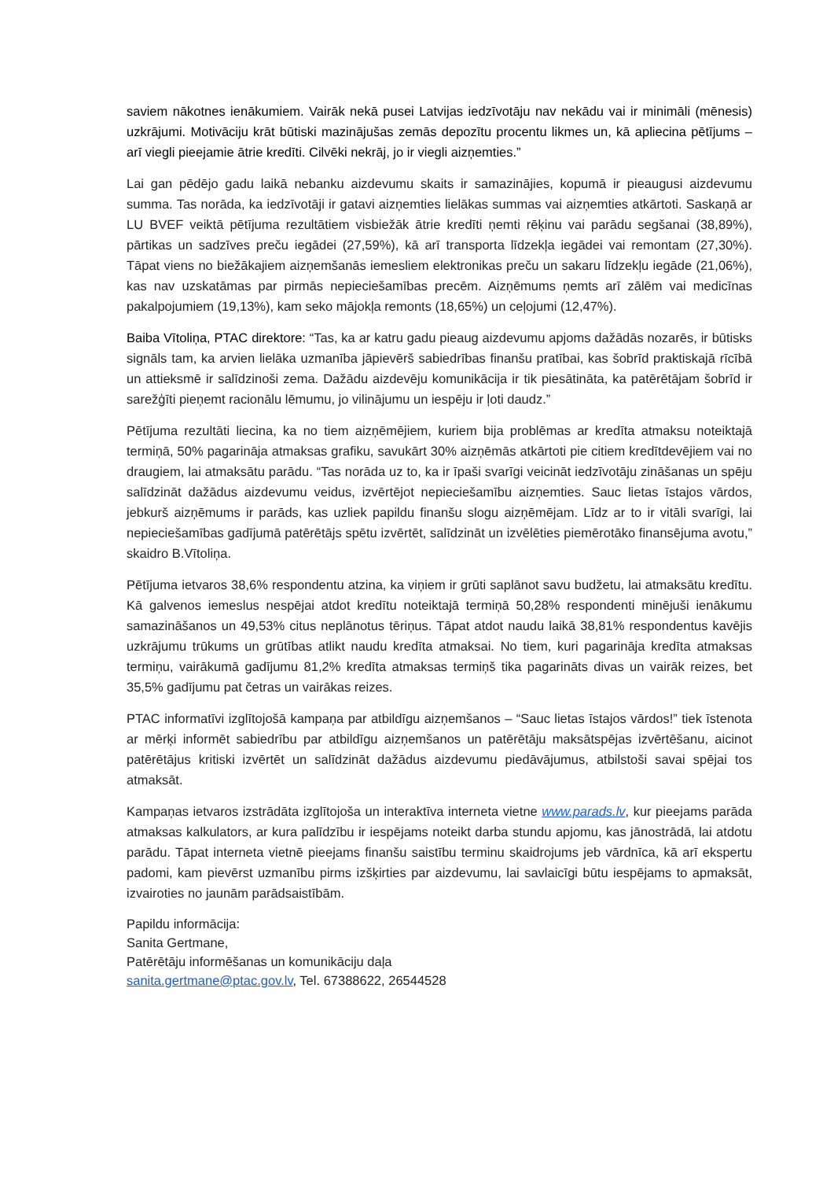saviem nākotnes ienākumiem. Vairāk nekā pusei Latvijas iedzīvotāju nav nekādu vai ir minimāli (mēnesis) uzkrājumi. Motivāciju krāt būtiski mazinājušas zemās depozītu procentu likmes un, kā apliecina pētījums – arī viegli pieejamie ātrie kredīti. Cilvēki nekrāj, jo ir viegli aizņemties.”
Lai gan pēdējo gadu laikā nebanku aizdevumu skaits ir samazinājies, kopumā ir pieaugusi aizdevumu summa. Tas norāda, ka iedzīvotāji ir gatavi aizņemties lielākas summas vai aizņemties atkārtoti. Saskaņā ar LU BVEF veiktā pētījuma rezultātiem visbiežāk ātrie kredīti ņemti rēķinu vai parādu segšanai (38,89%), pārtikas un sadzīves preču iegādei (27,59%), kā arī transporta līdzekļa iegādei vai remontam (27,30%). Tāpat viens no biežākajiem aizņemšanās iemesliem elektronikas preču un sakaru līdzekļu iegāde (21,06%), kas nav uzskatāmas par pirmās nepieciešamības precēm. Aizņēmums ņemts arī zālēm vai medicīnas pakalpojumiem (19,13%), kam seko mājokļa remonts (18,65%) un ceļojumi (12,47%).
Baiba Vītoliņa, PTAC direktore: “Tas, ka ar katru gadu pieaug aizdevumu apjoms dažādās nozarēs, ir būtisks signāls tam, ka arvien lielāka uzmanība jāpievērš sabiedrības finanšu pratībai, kas šobrīd praktiskajā rīcībā un attieksmē ir salīdzinoši zema. Dažādu aizdevēju komunikācija ir tik piesātināta, ka patērētājam šobrīd ir sarežģīti pieņemt racionālu lēmumu, jo vilinājumu un iespēju ir ļoti daudz.”
Pētījuma rezultāti liecina, ka no tiem aizņēmējiem, kuriem bija problēmas ar kredīta atmaksu noteiktajā termiņā, 50% pagarināja atmaksas grafiku, savukārt 30% aizņēmās atkārtoti pie citiem kredītdevējiem vai no draugiem, lai atmaksātu parādu. “Tas norāda uz to, ka ir īpaši svarīgi veicināt iedzīvotāju zināšanas un spēju salīdzināt dažādus aizdevumu veidus, izvērtējot nepieciešamību aizņemties. Sauc lietas īstajos vārdos, jebkurš aizņēmums ir parāds, kas uzliek papildu finanšu slogu aizņēmējam. Līdz ar to ir vitāli svarīgi, lai nepieciešamības gadījumā patērētājs spētu izvērtēt, salīdzināt un izvēlēties piemērotāko finansējuma avotu,” skaidro B.Vītoliņa.
Pētījuma ietvaros 38,6% respondentu atzina, ka viņiem ir grūti saplānot savu budžetu, lai atmaksātu kredītu. Kā galvenos iemeslus nespējai atdot kredītu noteiktajā termiņā 50,28% respondenti minējuši ienākumu samazināšanos un 49,53% citus neplānotus tēriņus. Tāpat atdot naudu laikā 38,81% respondentus kavējis uzkrājumu trūkums un grūtības atlikt naudu kredīta atmaksai. No tiem, kuri pagarināja kredīta atmaksas termiņu, vairākumā gadījumu 81,2% kredīta atmaksas termiņš tika pagarināts divas un vairāk reizes, bet 35,5% gadījumu pat četras un vairākas reizes.
PTAC informatīvi izglītojošā kampaņa par atbildīgu aizņemšanos – “Sauc lietas īstajos vārdos!” tiek īstenota ar mērķi informēt sabiedrību par atbildīgu aizņemšanos un patērētāju maksātspējas izvērtēšanu, aicinot patērētājus kritiski izvērtēt un salīdzināt dažādus aizdevumu piedāvājumus, atbilstoši savai spējai tos atmaksāt.
Kampaņas ietvaros izstrādāta izglītojoša un interaktīva interneta vietne www.parads.lv, kur pieejams parāda atmaksas kalkulators, ar kura palīdzību ir iespējams noteikt darba stundu apjomu, kas jānostrādā, lai atdotu parādu. Tāpat interneta vietnē pieejams finanšu saistību terminu skaidrojums jeb vārdnīca, kā arī ekspertu padomi, kam pievērst uzmanību pirms izšķirties par aizdevumu, lai savlaicīgi būtu iespējams to apmaksāt, izvairoties no jaunām parādsaistībām.
Papildu informācija:
Sanita Gertmane,
Patērētāju informēšanas un komunikāciju daļa
sanita.gertmane@ptac.gov.lv, Tel. 67388622, 26544528